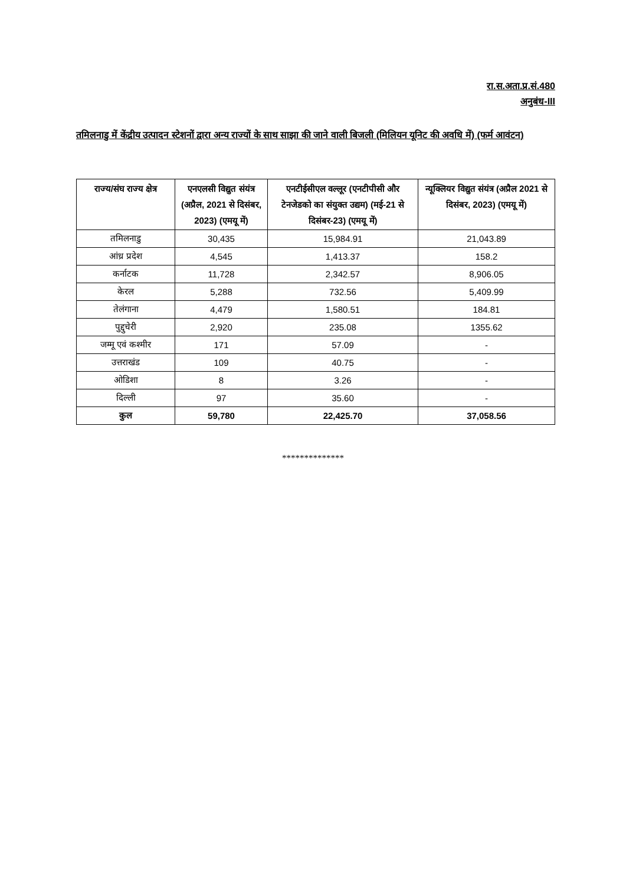रा.स.अता.प्र.सं.480
अनुबंध-III
तमिलनाडु में केंद्रीय उत्पादन स्टेशनों द्वारा अन्य राज्यों के साथ साझा की जाने वाली बिजली (मिलियन यूनिट की अवधि में) (फर्म आवंटन)
| राज्य/संघ राज्य क्षेत्र | एनएलसी विद्युत संयंत्र (अप्रैल, 2021 से दिसंबर, 2023) (एमयू में) | एनटीईसीएल वल्लूर (एनटीपीसी और टेनजेडको का संयुक्त उद्यम) (मई-21 से दिसंबर-23) (एमयू में) | न्यूक्लियर विद्युत संयंत्र (अप्रैल 2021 से दिसंबर, 2023) (एमयू में) |
| --- | --- | --- | --- |
| तमिलनाडु | 30,435 | 15,984.91 | 21,043.89 |
| आंध्र प्रदेश | 4,545 | 1,413.37 | 158.2 |
| कर्नाटक | 11,728 | 2,342.57 | 8,906.05 |
| केरल | 5,288 | 732.56 | 5,409.99 |
| तेलंगाना | 4,479 | 1,580.51 | 184.81 |
| पुद्दुचेरी | 2,920 | 235.08 | 1355.62 |
| जम्मू एवं कश्मीर | 171 | 57.09 | - |
| उत्तराखंड | 109 | 40.75 | - |
| ओडिशा | 8 | 3.26 | - |
| दिल्ली | 97 | 35.60 | - |
| कुल | 59,780 | 22,425.70 | 37,058.56 |
**************